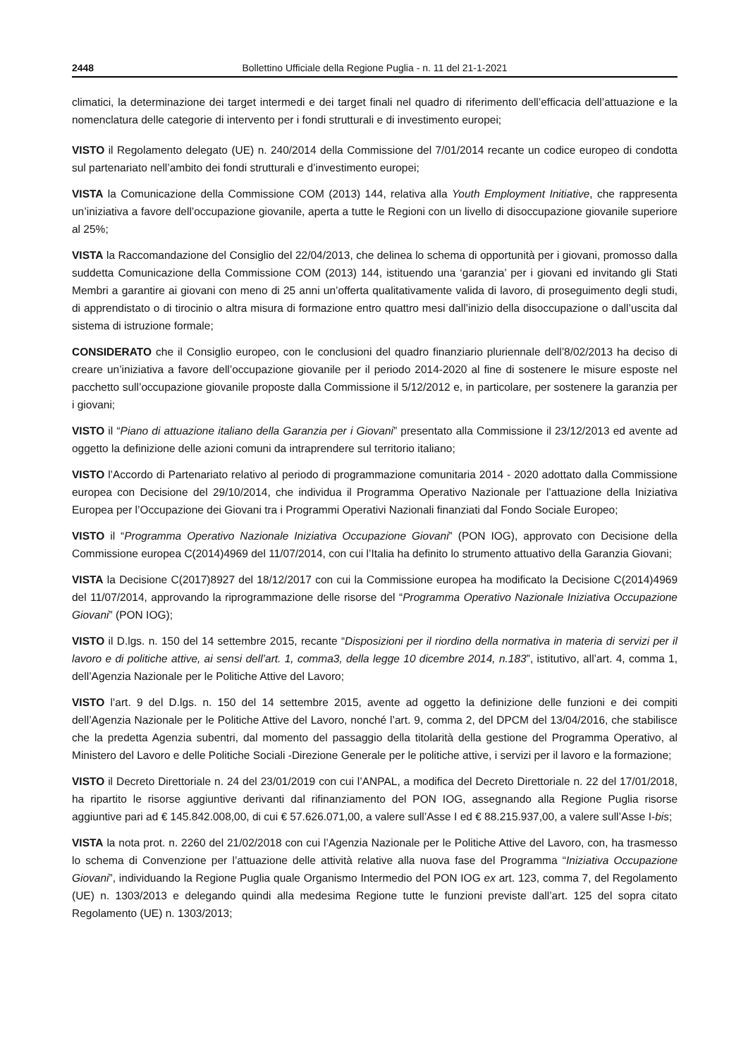2448 Bollettino Ufficiale della Regione Puglia - n. 11 del 21-1-2021
climatici, la determinazione dei target intermedi e dei target finali nel quadro di riferimento dell’efficacia dell’attuazione e la nomenclatura delle categorie di intervento per i fondi strutturali e di investimento europei;
VISTO il Regolamento delegato (UE) n. 240/2014 della Commissione del 7/01/2014 recante un codice europeo di condotta sul partenariato nell’ambito dei fondi strutturali e d’investimento europei;
VISTA la Comunicazione della Commissione COM (2013) 144, relativa alla Youth Employment Initiative, che rappresenta un’iniziativa a favore dell’occupazione giovanile, aperta a tutte le Regioni con un livello di disoccupazione giovanile superiore al 25%;
VISTA la Raccomandazione del Consiglio del 22/04/2013, che delinea lo schema di opportunità per i giovani, promosso dalla suddetta Comunicazione della Commissione COM (2013) 144, istituendo una ‘garanzia’ per i giovani ed invitando gli Stati Membri a garantire ai giovani con meno di 25 anni un’offerta qualitativamente valida di lavoro, di proseguimento degli studi, di apprendistato o di tirocinio o altra misura di formazione entro quattro mesi dall’inizio della disoccupazione o dall’uscita dal sistema di istruzione formale;
CONSIDERATO che il Consiglio europeo, con le conclusioni del quadro finanziario pluriennale dell’8/02/2013 ha deciso di creare un’iniziativa a favore dell’occupazione giovanile per il periodo 2014-2020 al fine di sostenere le misure esposte nel pacchetto sull’occupazione giovanile proposte dalla Commissione il 5/12/2012 e, in particolare, per sostenere la garanzia per i giovani;
VISTO il “Piano di attuazione italiano della Garanzia per i Giovani” presentato alla Commissione il 23/12/2013 ed avente ad oggetto la definizione delle azioni comuni da intraprendere sul territorio italiano;
VISTO l’Accordo di Partenariato relativo al periodo di programmazione comunitaria 2014 - 2020 adottato dalla Commissione europea con Decisione del 29/10/2014, che individua il Programma Operativo Nazionale per l’attuazione della Iniziativa Europea per l’Occupazione dei Giovani tra i Programmi Operativi Nazionali finanziati dal Fondo Sociale Europeo;
VISTO il “Programma Operativo Nazionale Iniziativa Occupazione Giovani” (PON IOG), approvato con Decisione della Commissione europea C(2014)4969 del 11/07/2014, con cui l’Italia ha definito lo strumento attuativo della Garanzia Giovani;
VISTA la Decisione C(2017)8927 del 18/12/2017 con cui la Commissione europea ha modificato la Decisione C(2014)4969 del 11/07/2014, approvando la riprogrammazione delle risorse del “Programma Operativo Nazionale Iniziativa Occupazione Giovani” (PON IOG);
VISTO il D.lgs. n. 150 del 14 settembre 2015, recante “Disposizioni per il riordino della normativa in materia di servizi per il lavoro e di politiche attive, ai sensi dell’art. 1, comma3, della legge 10 dicembre 2014, n.183”, istitutivo, all’art. 4, comma 1, dell’Agenzia Nazionale per le Politiche Attive del Lavoro;
VISTO l’art. 9 del D.lgs. n. 150 del 14 settembre 2015, avente ad oggetto la definizione delle funzioni e dei compiti dell’Agenzia Nazionale per le Politiche Attive del Lavoro, nonché l’art. 9, comma 2, del DPCM del 13/04/2016, che stabilisce che la predetta Agenzia subentri, dal momento del passaggio della titolarità della gestione del Programma Operativo, al Ministero del Lavoro e delle Politiche Sociali -Direzione Generale per le politiche attive, i servizi per il lavoro e la formazione;
VISTO il Decreto Direttoriale n. 24 del 23/01/2019 con cui l’ANPAL, a modifica del Decreto Direttoriale n. 22 del 17/01/2018, ha ripartito le risorse aggiuntive derivanti dal rifinanziamento del PON IOG, assegnando alla Regione Puglia risorse aggiuntive pari ad € 145.842.008,00, di cui € 57.626.071,00, a valere sull’Asse I ed € 88.215.937,00, a valere sull’Asse I-bis;
VISTA la nota prot. n. 2260 del 21/02/2018 con cui l’Agenzia Nazionale per le Politiche Attive del Lavoro, con, ha trasmesso lo schema di Convenzione per l’attuazione delle attività relative alla nuova fase del Programma “Iniziativa Occupazione Giovani”, individuando la Regione Puglia quale Organismo Intermedio del PON IOG ex art. 123, comma 7, del Regolamento (UE) n. 1303/2013 e delegando quindi alla medesima Regione tutte le funzioni previste dall’art. 125 del sopra citato Regolamento (UE) n. 1303/2013;